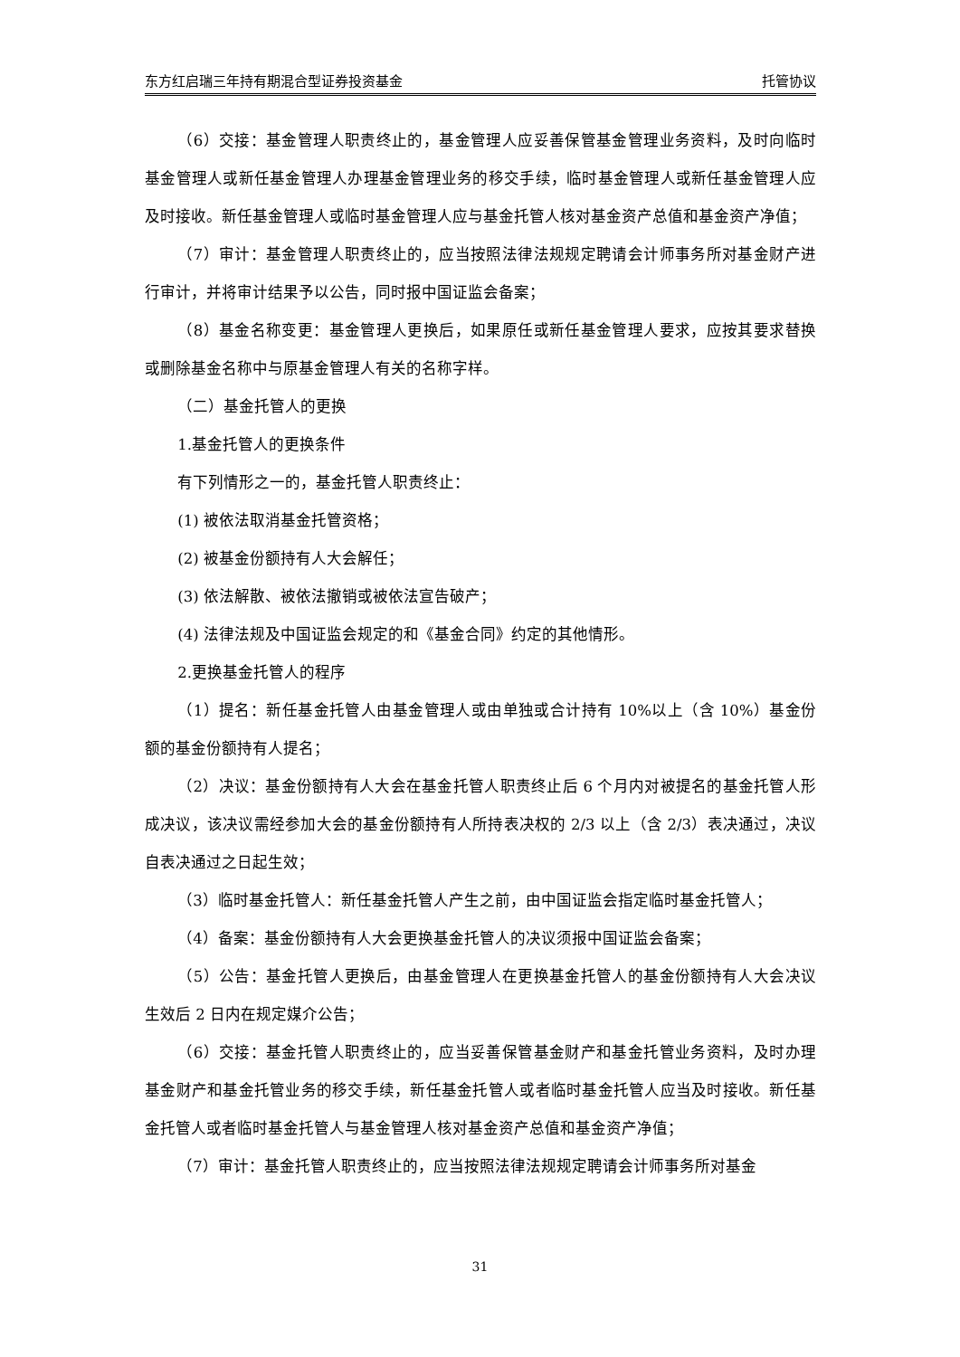东方红启瑞三年持有期混合型证券投资基金 托管协议
（6）交接：基金管理人职责终止的，基金管理人应妥善保管基金管理业务资料，及时向临时基金管理人或新任基金管理人办理基金管理业务的移交手续，临时基金管理人或新任基金管理人应及时接收。新任基金管理人或临时基金管理人应与基金托管人核对基金资产总值和基金资产净值；
（7）审计：基金管理人职责终止的，应当按照法律法规规定聘请会计师事务所对基金财产进行审计，并将审计结果予以公告，同时报中国证监会备案；
（8）基金名称变更：基金管理人更换后，如果原任或新任基金管理人要求，应按其要求替换或删除基金名称中与原基金管理人有关的名称字样。
（二）基金托管人的更换
1.基金托管人的更换条件
有下列情形之一的，基金托管人职责终止：
(1) 被依法取消基金托管资格；
(2) 被基金份额持有人大会解任；
(3) 依法解散、被依法撤销或被依法宣告破产；
(4) 法律法规及中国证监会规定的和《基金合同》约定的其他情形。
2.更换基金托管人的程序
（1）提名：新任基金托管人由基金管理人或由单独或合计持有 10%以上（含 10%）基金份额的基金份额持有人提名；
（2）决议：基金份额持有人大会在基金托管人职责终止后 6 个月内对被提名的基金托管人形成决议，该决议需经参加大会的基金份额持有人所持表决权的 2/3 以上（含 2/3）表决通过，决议自表决通过之日起生效；
（3）临时基金托管人：新任基金托管人产生之前，由中国证监会指定临时基金托管人；
（4）备案：基金份额持有人大会更换基金托管人的决议须报中国证监会备案；
（5）公告：基金托管人更换后，由基金管理人在更换基金托管人的基金份额持有人大会决议生效后 2 日内在规定媒介公告；
（6）交接：基金托管人职责终止的，应当妥善保管基金财产和基金托管业务资料，及时办理基金财产和基金托管业务的移交手续，新任基金托管人或者临时基金托管人应当及时接收。新任基金托管人或者临时基金托管人与基金管理人核对基金资产总值和基金资产净值；
（7）审计：基金托管人职责终止的，应当按照法律法规规定聘请会计师事务所对基金
31